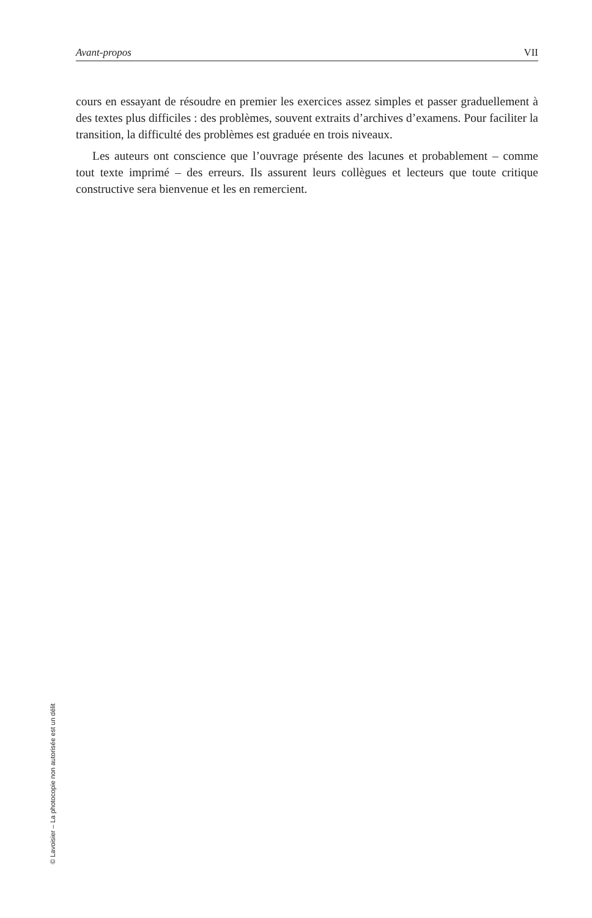Avant-propos VII
cours en essayant de résoudre en premier les exercices assez simples et passer graduellement à des textes plus difficiles : des problèmes, souvent extraits d’archives d’examens. Pour faciliter la transition, la difficulté des problèmes est graduée en trois niveaux.
Les auteurs ont conscience que l’ouvrage présente des lacunes et probablement – comme tout texte imprimé – des erreurs. Ils assurent leurs collègues et lecteurs que toute critique constructive sera bienvenue et les en remercient.
© Lavoisier – La photocopie non autorisée est un délit